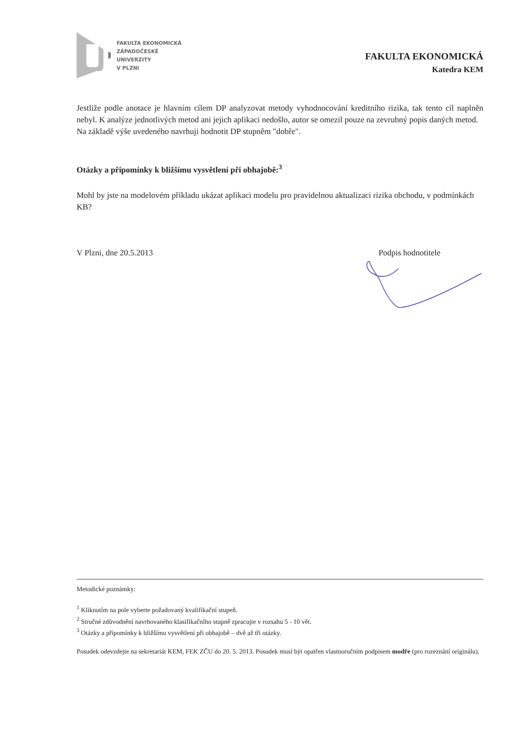FAKULTA EKONOMICKÁ
ZÁPADOČESKÉ
UNIVERZITY
V PLZNI
FAKULTA EKONOMICKÁ
Katedra KEM
Jestliže podle anotace je hlavním cílem DP analyzovat metody vyhodnocování kreditního rizika, tak tento cíl naplněn nebyl. K analýze jednotlivých metod ani jejich aplikaci nedošlo, autor se omezil pouze na zevrubný popis daných metod.
Na základě výše uvedeného navrhuji hodnotit DP stupněm "dobře".
Otázky a připomínky k bližšímu vysvětlení při obhajobě:<sup>3</sup>
Mohl by jste na modelovém příkladu ukázat aplikaci modelu pro pravidelnou aktualizaci rizika obchodu, v podmínkách KB?
V Plzni, dne 20.5.2013 Podpis hodnotitele
Metodické poznámky:
<sup>1</sup> Kliknutím na pole vyberte požadovaný kvalifikační stupeň.
<sup>2</sup> Stručné zdůvodnění navrhovaného klasifikačního stupně zpracujte v rozsahu 5 - 10 vět.
<sup>3</sup> Otázky a připomínky k bližšímu vysvětlení při obhajobě – dvě až tři otázky.
Posudek odevzdejte na sekretariát KEM, FEK ZČU do 20. 5. 2013. Posudek musí být opatřen vlastnoručním podpisem modře (pro rozeznání originálu).